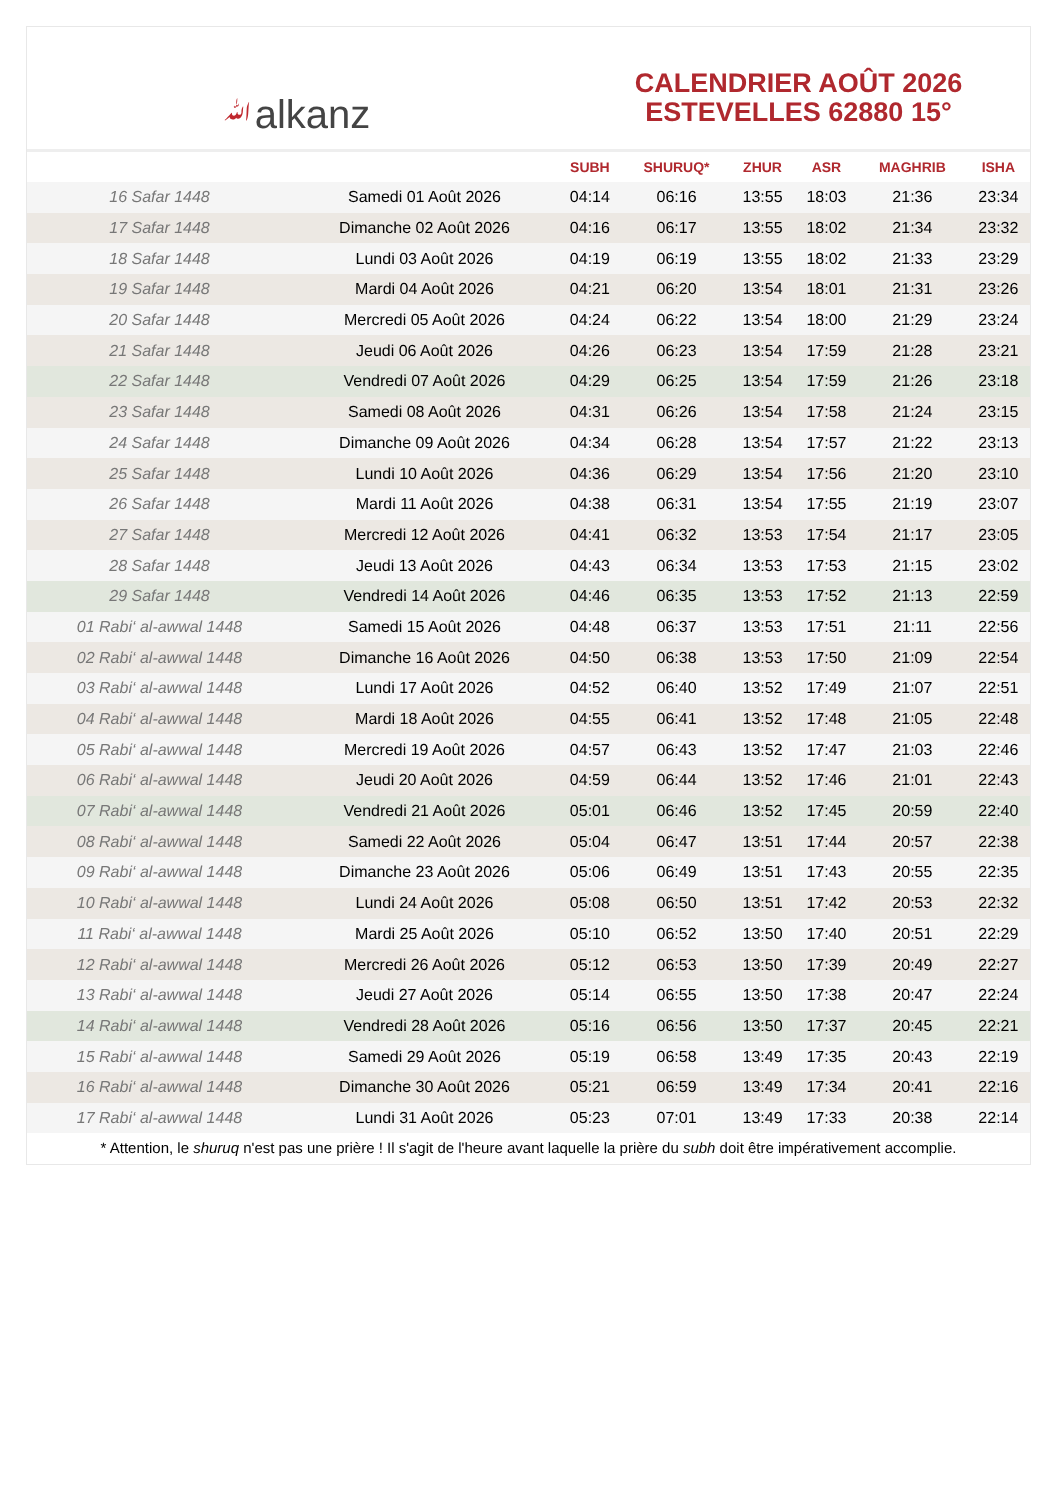ﷲalkanz
CALENDRIER AOÛT 2026
ESTEVELLES 62880 15°
| | | SUBH | SHURUQ* | ZHUR | ASR | MAGHRIB | ISHA |
| --- | --- | --- | --- | --- | --- | --- | --- |
| 16 Safar 1448 | Samedi 01 Août 2026 | 04:14 | 06:16 | 13:55 | 18:03 | 21:36 | 23:34 |
| 17 Safar 1448 | Dimanche 02 Août 2026 | 04:16 | 06:17 | 13:55 | 18:02 | 21:34 | 23:32 |
| 18 Safar 1448 | Lundi 03 Août 2026 | 04:19 | 06:19 | 13:55 | 18:02 | 21:33 | 23:29 |
| 19 Safar 1448 | Mardi 04 Août 2026 | 04:21 | 06:20 | 13:54 | 18:01 | 21:31 | 23:26 |
| 20 Safar 1448 | Mercredi 05 Août 2026 | 04:24 | 06:22 | 13:54 | 18:00 | 21:29 | 23:24 |
| 21 Safar 1448 | Jeudi 06 Août 2026 | 04:26 | 06:23 | 13:54 | 17:59 | 21:28 | 23:21 |
| 22 Safar 1448 | Vendredi 07 Août 2026 | 04:29 | 06:25 | 13:54 | 17:59 | 21:26 | 23:18 |
| 23 Safar 1448 | Samedi 08 Août 2026 | 04:31 | 06:26 | 13:54 | 17:58 | 21:24 | 23:15 |
| 24 Safar 1448 | Dimanche 09 Août 2026 | 04:34 | 06:28 | 13:54 | 17:57 | 21:22 | 23:13 |
| 25 Safar 1448 | Lundi 10 Août 2026 | 04:36 | 06:29 | 13:54 | 17:56 | 21:20 | 23:10 |
| 26 Safar 1448 | Mardi 11 Août 2026 | 04:38 | 06:31 | 13:54 | 17:55 | 21:19 | 23:07 |
| 27 Safar 1448 | Mercredi 12 Août 2026 | 04:41 | 06:32 | 13:53 | 17:54 | 21:17 | 23:05 |
| 28 Safar 1448 | Jeudi 13 Août 2026 | 04:43 | 06:34 | 13:53 | 17:53 | 21:15 | 23:02 |
| 29 Safar 1448 | Vendredi 14 Août 2026 | 04:46 | 06:35 | 13:53 | 17:52 | 21:13 | 22:59 |
| 01 Rabi‘ al-awwal 1448 | Samedi 15 Août 2026 | 04:48 | 06:37 | 13:53 | 17:51 | 21:11 | 22:56 |
| 02 Rabi‘ al-awwal 1448 | Dimanche 16 Août 2026 | 04:50 | 06:38 | 13:53 | 17:50 | 21:09 | 22:54 |
| 03 Rabi‘ al-awwal 1448 | Lundi 17 Août 2026 | 04:52 | 06:40 | 13:52 | 17:49 | 21:07 | 22:51 |
| 04 Rabi‘ al-awwal 1448 | Mardi 18 Août 2026 | 04:55 | 06:41 | 13:52 | 17:48 | 21:05 | 22:48 |
| 05 Rabi‘ al-awwal 1448 | Mercredi 19 Août 2026 | 04:57 | 06:43 | 13:52 | 17:47 | 21:03 | 22:46 |
| 06 Rabi‘ al-awwal 1448 | Jeudi 20 Août 2026 | 04:59 | 06:44 | 13:52 | 17:46 | 21:01 | 22:43 |
| 07 Rabi‘ al-awwal 1448 | Vendredi 21 Août 2026 | 05:01 | 06:46 | 13:52 | 17:45 | 20:59 | 22:40 |
| 08 Rabi‘ al-awwal 1448 | Samedi 22 Août 2026 | 05:04 | 06:47 | 13:51 | 17:44 | 20:57 | 22:38 |
| 09 Rabi‘ al-awwal 1448 | Dimanche 23 Août 2026 | 05:06 | 06:49 | 13:51 | 17:43 | 20:55 | 22:35 |
| 10 Rabi‘ al-awwal 1448 | Lundi 24 Août 2026 | 05:08 | 06:50 | 13:51 | 17:42 | 20:53 | 22:32 |
| 11 Rabi‘ al-awwal 1448 | Mardi 25 Août 2026 | 05:10 | 06:52 | 13:50 | 17:40 | 20:51 | 22:29 |
| 12 Rabi‘ al-awwal 1448 | Mercredi 26 Août 2026 | 05:12 | 06:53 | 13:50 | 17:39 | 20:49 | 22:27 |
| 13 Rabi‘ al-awwal 1448 | Jeudi 27 Août 2026 | 05:14 | 06:55 | 13:50 | 17:38 | 20:47 | 22:24 |
| 14 Rabi‘ al-awwal 1448 | Vendredi 28 Août 2026 | 05:16 | 06:56 | 13:50 | 17:37 | 20:45 | 22:21 |
| 15 Rabi‘ al-awwal 1448 | Samedi 29 Août 2026 | 05:19 | 06:58 | 13:49 | 17:35 | 20:43 | 22:19 |
| 16 Rabi‘ al-awwal 1448 | Dimanche 30 Août 2026 | 05:21 | 06:59 | 13:49 | 17:34 | 20:41 | 22:16 |
| 17 Rabi‘ al-awwal 1448 | Lundi 31 Août 2026 | 05:23 | 07:01 | 13:49 | 17:33 | 20:38 | 22:14 |
* Attention, le shuruq n'est pas une prière ! Il s'agit de l'heure avant laquelle la prière du subh doit être impérativement accomplie.